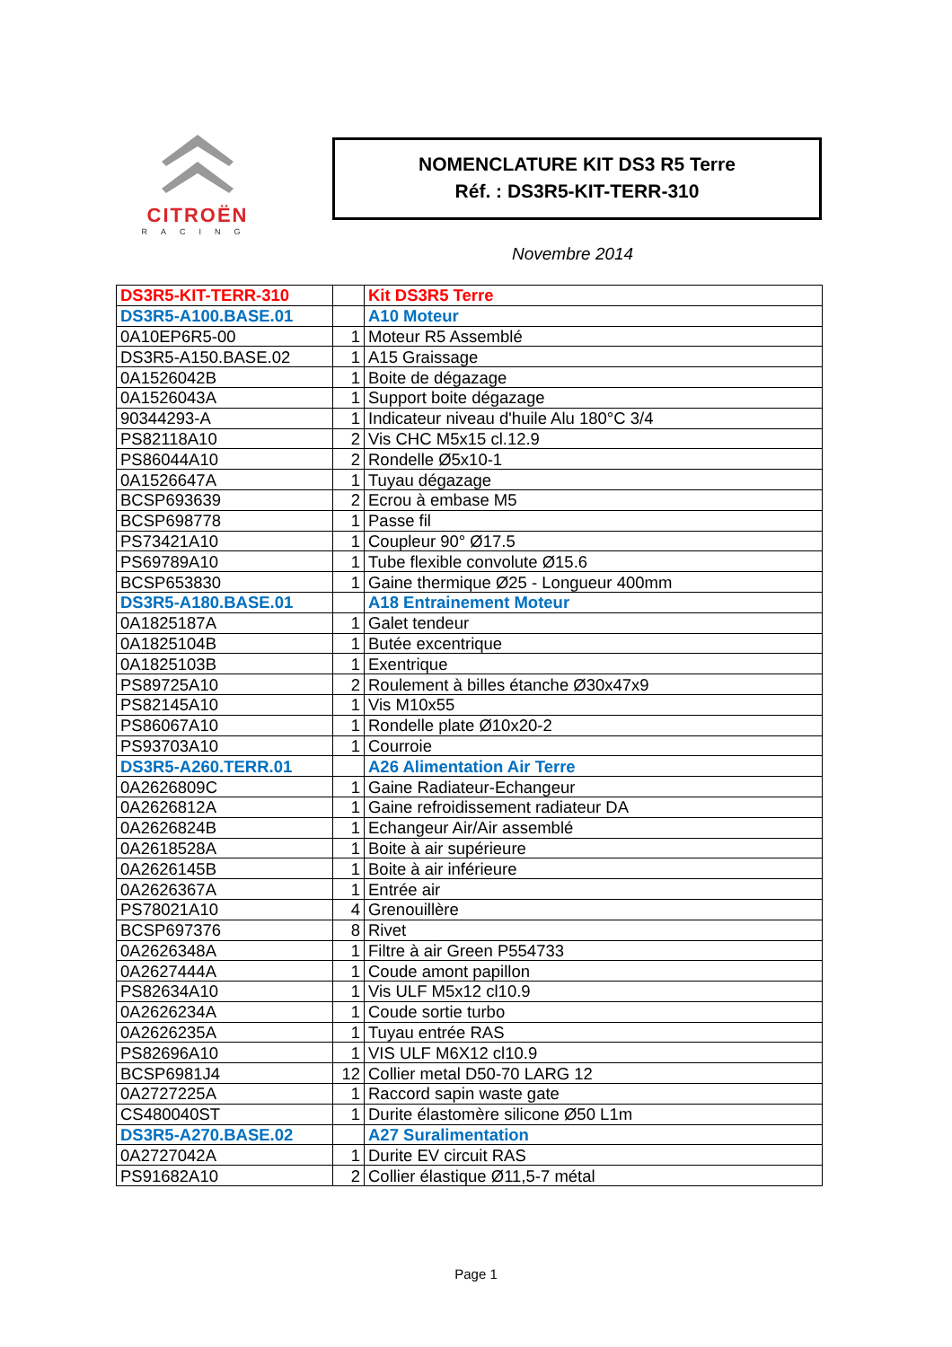CITROËN
RACING
NOMENCLATURE KIT DS3 R5 Terre
Réf. : DS3R5-KIT-TERR-310
Novembre 2014
| DS3R5-KIT-TERR-310 | | Kit DS3R5 Terre |
| DS3R5-A100.BASE.01 | | A10 Moteur |
| 0A10EP6R5-00 | 1 | Moteur R5 Assemblé |
| DS3R5-A150.BASE.02 | 1 | A15 Graissage |
| 0A1526042B | 1 | Boite de dégazage |
| 0A1526043A | 1 | Support boite dégazage |
| 90344293-A | 1 | Indicateur niveau d'huile Alu 180°C 3/4 |
| PS82118A10 | 2 | Vis CHC M5x15 cl.12.9 |
| PS86044A10 | 2 | Rondelle Ø5x10-1 |
| 0A1526647A | 1 | Tuyau dégazage |
| BCSP693639 | 2 | Ecrou à embase M5 |
| BCSP698778 | 1 | Passe fil |
| PS73421A10 | 1 | Coupleur 90° Ø17.5 |
| PS69789A10 | 1 | Tube flexible convolute Ø15.6 |
| BCSP653830 | 1 | Gaine thermique Ø25 - Longueur 400mm |
| DS3R5-A180.BASE.01 | | A18 Entrainement Moteur |
| 0A1825187A | 1 | Galet tendeur |
| 0A1825104B | 1 | Butée excentrique |
| 0A1825103B | 1 | Exentrique |
| PS89725A10 | 2 | Roulement à billes étanche Ø30x47x9 |
| PS82145A10 | 1 | Vis M10x55 |
| PS86067A10 | 1 | Rondelle plate Ø10x20-2 |
| PS93703A10 | 1 | Courroie |
| DS3R5-A260.TERR.01 | | A26 Alimentation Air Terre |
| 0A2626809C | 1 | Gaine Radiateur-Echangeur |
| 0A2626812A | 1 | Gaine refroidissement radiateur DA |
| 0A2626824B | 1 | Echangeur Air/Air assemblé |
| 0A2618528A | 1 | Boite à air supérieure |
| 0A2626145B | 1 | Boite à air inférieure |
| 0A2626367A | 1 | Entrée air |
| PS78021A10 | 4 | Grenouillère |
| BCSP697376 | 8 | Rivet |
| 0A2626348A | 1 | Filtre à air Green P554733 |
| 0A2627444A | 1 | Coude amont papillon |
| PS82634A10 | 1 | Vis ULF M5x12 cl10.9 |
| 0A2626234A | 1 | Coude sortie turbo |
| 0A2626235A | 1 | Tuyau entrée RAS |
| PS82696A10 | 1 | VIS ULF M6X12 cl10.9 |
| BCSP6981J4 | 12 | Collier metal D50-70 LARG 12 |
| 0A2727225A | 1 | Raccord sapin waste gate |
| CS480040ST | 1 | Durite élastomère silicone Ø50 L1m |
| DS3R5-A270.BASE.02 | | A27 Suralimentation |
| 0A2727042A | 1 | Durite EV circuit RAS |
| PS91682A10 | 2 | Collier élastique Ø11,5-7 métal |
Page 1